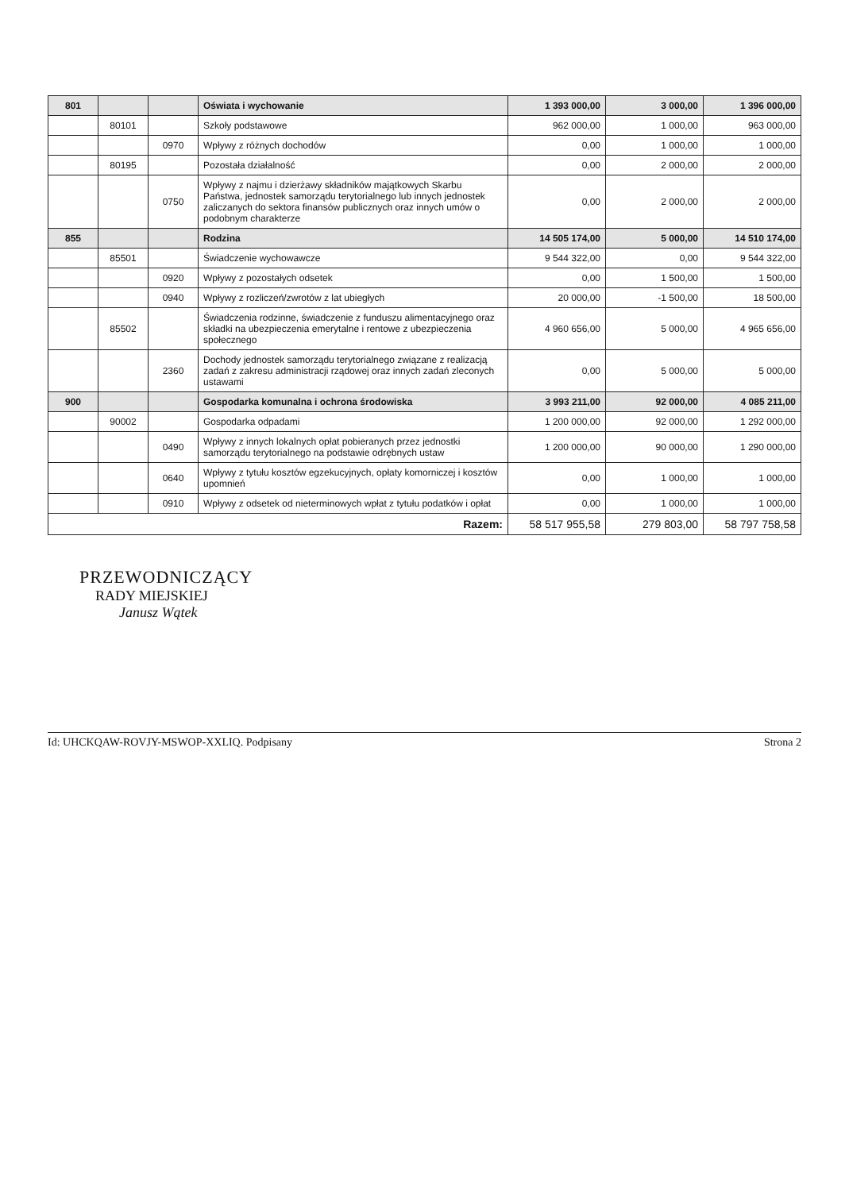| 801 | | | Oświata i wychowanie | 1 393 000,00 | 3 000,00 | 1 396 000,00 |
| | 80101 | | Szkoły podstawowe | 962 000,00 | 1 000,00 | 963 000,00 |
| | | 0970 | Wpływy z różnych dochodów | 0,00 | 1 000,00 | 1 000,00 |
| | 80195 | | Pozostała działalność | 0,00 | 2 000,00 | 2 000,00 |
| | | 0750 | Wpływy z najmu i dzierżawy składników majątkowych Skarbu Państwa, jednostek samorządu terytorialnego lub innych jednostek zaliczanych do sektora finansów publicznych oraz innych umów o podobnym charakterze | 0,00 | 2 000,00 | 2 000,00 |
| 855 | | | Rodzina | 14 505 174,00 | 5 000,00 | 14 510 174,00 |
| | 85501 | | Świadczenie wychowawcze | 9 544 322,00 | 0,00 | 9 544 322,00 |
| | | 0920 | Wpływy z pozostałych odsetek | 0,00 | 1 500,00 | 1 500,00 |
| | | 0940 | Wpływy z rozliczeń/zwrotów z lat ubiegłych | 20 000,00 | -1 500,00 | 18 500,00 |
| | 85502 | | Świadczenia rodzinne, świadczenie z funduszu alimentacyjnego oraz składki na ubezpieczenia emerytalne i rentowe z ubezpieczenia społecznego | 4 960 656,00 | 5 000,00 | 4 965 656,00 |
| | | 2360 | Dochody jednostek samorządu terytorialnego związane z realizacją zadań z zakresu administracji rządowej oraz innych zadań zleconych ustawami | 0,00 | 5 000,00 | 5 000,00 |
| 900 | | | Gospodarka komunalna i ochrona środowiska | 3 993 211,00 | 92 000,00 | 4 085 211,00 |
| | 90002 | | Gospodarka odpadami | 1 200 000,00 | 92 000,00 | 1 292 000,00 |
| | | 0490 | Wpływy z innych lokalnych opłat pobieranych przez jednostki samorządu terytorialnego na podstawie odrębnych ustaw | 1 200 000,00 | 90 000,00 | 1 290 000,00 |
| | | 0640 | Wpływy z tytułu kosztów egzekucyjnych, opłaty komorniczej i kosztów upomnień | 0,00 | 1 000,00 | 1 000,00 |
| | | 0910 | Wpływy z odsetek od nieterminowych wpłat z tytułu podatków i opłat | 0,00 | 1 000,00 | 1 000,00 |
| Razem: | | | | 58 517 955,58 | 279 803,00 | 58 797 758,58 |
PRZEWODNICZĄCY
RADY MIEJSKIEJ
Janusz Wątek
Id: UHCKQAW-ROVJY-MSWOP-XXLIQ. Podpisany Strona 2